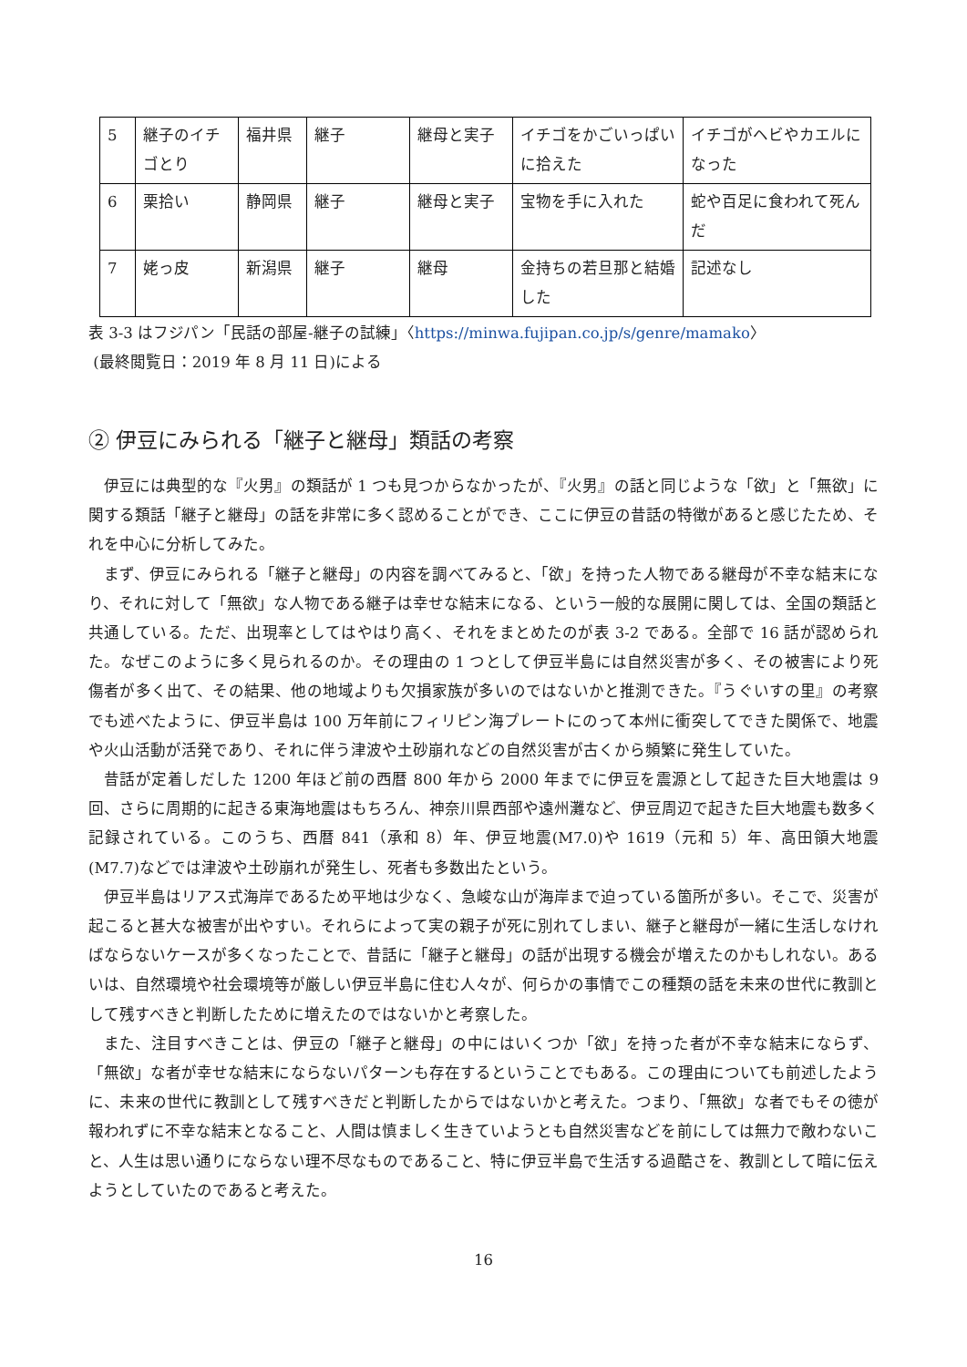| 5 | 継子のイチゴとり | 福井県 | 継子 | 継母と実子 | イチゴをかごいっぱいに拾えた | イチゴがヘビやカエルになった |
| 6 | 栗拾い | 静岡県 | 継子 | 継母と実子 | 宝物を手に入れた | 蛇や百足に食われて死んだ |
| 7 | 姥っ皮 | 新潟県 | 継子 | 継母 | 金持ちの若旦那と結婚した | 記述なし |
表 3-3 はフジパン「民話の部屋-継子の試練」〈https://minwa.fujipan.co.jp/s/genre/mamako〉
(最終閲覧日：2019 年 8 月 11 日)による
② 伊豆にみられる「継子と継母」類話の考察
伊豆には典型的な『火男』の類話が 1 つも見つからなかったが、『火男』の話と同じような「欲」と「無欲」に関する類話「継子と継母」の話を非常に多く認めることができ、ここに伊豆の昔話の特徴があると感じたため、それを中心に分析してみた。
まず、伊豆にみられる「継子と継母」の内容を調べてみると、「欲」を持った人物である継母が不幸な結末になり、それに対して「無欲」な人物である継子は幸せな結末になる、という一般的な展開に関しては、全国の類話と共通している。ただ、出現率としてはやはり高く、それをまとめたのが表 3-2 である。全部で 16 話が認められた。なぜこのように多く見られるのか。その理由の 1 つとして伊豆半島には自然災害が多く、その被害により死傷者が多く出て、その結果、他の地域よりも欠損家族が多いのではないかと推測できた。『うぐいすの里』の考察でも述べたように、伊豆半島は 100 万年前にフィリピン海プレートにのって本州に衝突してできた関係で、地震や火山活動が活発であり、それに伴う津波や土砂崩れなどの自然災害が古くから頻繁に発生していた。
昔話が定着しだした 1200 年ほど前の西暦 800 年から 2000 年までに伊豆を震源として起きた巨大地震は 9 回、さらに周期的に起きる東海地震はもちろん、神奈川県西部や遠州灘など、伊豆周辺で起きた巨大地震も数多く記録されている。このうち、西暦 841（承和 8）年、伊豆地震(M7.0)や 1619（元和 5）年、高田領大地震(M7.7)などでは津波や土砂崩れが発生し、死者も多数出たという。
伊豆半島はリアス式海岸であるため平地は少なく、急峻な山が海岸まで迫っている箇所が多い。そこで、災害が起こると甚大な被害が出やすい。それらによって実の親子が死に別れてしまい、継子と継母が一緒に生活しなければならないケースが多くなったことで、昔話に「継子と継母」の話が出現する機会が増えたのかもしれない。あるいは、自然環境や社会環境等が厳しい伊豆半島に住む人々が、何らかの事情でこの種類の話を未来の世代に教訓として残すべきと判断したために増えたのではないかと考察した。
また、注目すべきことは、伊豆の「継子と継母」の中にはいくつか「欲」を持った者が不幸な結末にならず、「無欲」な者が幸せな結末にならないパターンも存在するということでもある。この理由についても前述したように、未来の世代に教訓として残すべきだと判断したからではないかと考えた。つまり、「無欲」な者でもその徳が報われずに不幸な結末となること、人間は慎ましく生きていようとも自然災害などを前にしては無力で敵わないこと、人生は思い通りにならない理不尽なものであること、特に伊豆半島で生活する過酷さを、教訓として暗に伝えようとしていたのであると考えた。
16